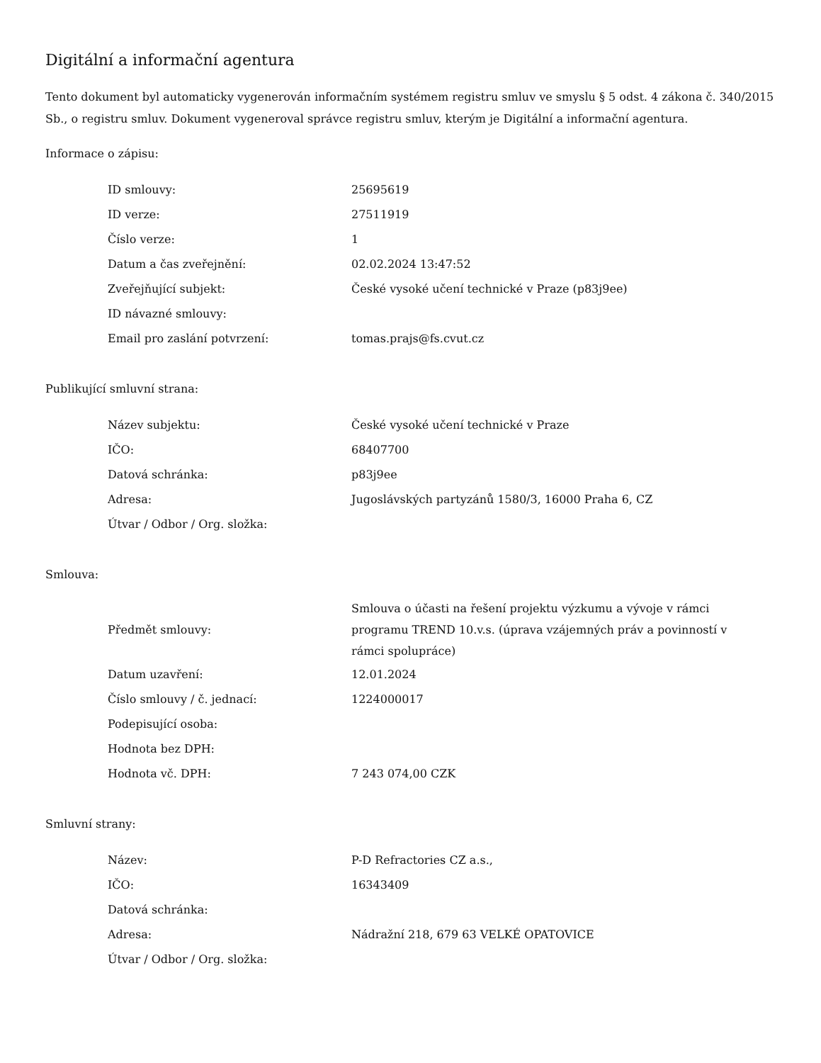Digitální a informační agentura
Tento dokument byl automaticky vygenerován informačním systémem registru smluv ve smyslu § 5 odst. 4 zákona č. 340/2015 Sb., o registru smluv. Dokument vygeneroval správce registru smluv, kterým je Digitální a informační agentura.
Informace o zápisu:
| ID smlouvy: | 25695619 |
| ID verze: | 27511919 |
| Číslo verze: | 1 |
| Datum a čas zveřejnění: | 02.02.2024 13:47:52 |
| Zveřejňující subjekt: | České vysoké učení technické v Praze (p83j9ee) |
| ID návazné smlouvy: | |
| Email pro zaslání potvrzení: | tomas.prajs@fs.cvut.cz |
Publikující smluvní strana:
| Název subjektu: | České vysoké učení technické v Praze |
| IČO: | 68407700 |
| Datová schránka: | p83j9ee |
| Adresa: | Jugoslávských partyzánů 1580/3, 16000 Praha 6, CZ |
| Útvar / Odbor / Org. složka: | |
Smlouva:
| Předmět smlouvy: | Smlouva o účasti na řešení projektu výzkumu a vývoje v rámci programu TREND 10.v.s. (úprava vzájemných práv a povinností v rámci spolupráce) |
| Datum uzavření: | 12.01.2024 |
| Číslo smlouvy / č. jednací: | 1224000017 |
| Podepisující osoba: | |
| Hodnota bez DPH: | |
| Hodnota vč. DPH: | 7 243 074,00 CZK |
Smluvní strany:
| Název: | P-D Refractories CZ a.s., |
| IČO: | 16343409 |
| Datová schránka: | |
| Adresa: | Nádražní 218, 679 63 VELKÉ OPATOVICE |
| Útvar / Odbor / Org. složka: | |